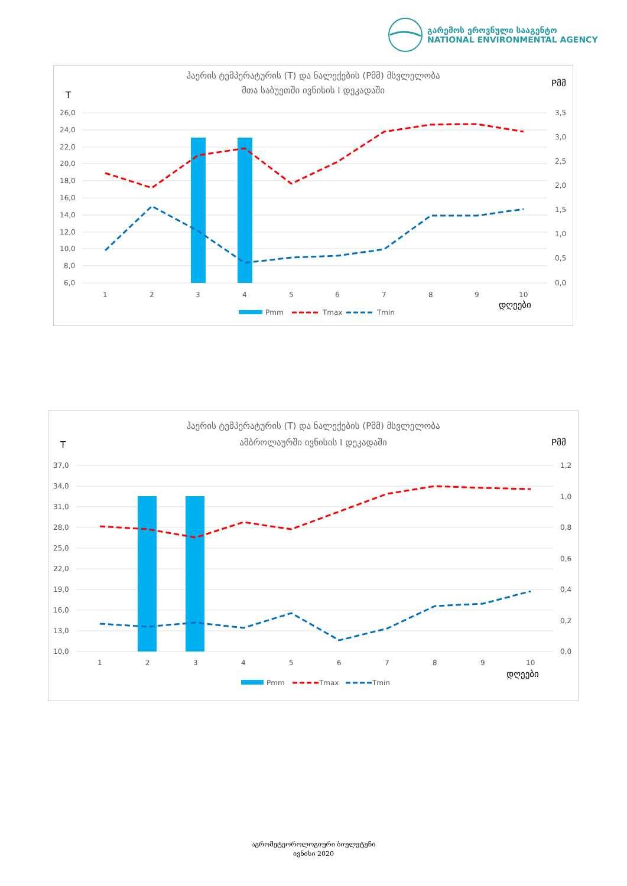გარემოს ეროვნული სააგენტო
NATIONAL ENVIRONMENTAL AGENCY
ჰაერის ტემპერატურის (T) და ნალექების (Pმმ) მსვლელობა
მთა საბუეთში ივნისის I დეკადაში
T
Pმმ
26,0
24,0
22,0
20,0
18,0
16,0
14,0
12,0
10,0
8,0
6,0
3,5
3,0
2,5
2,0
1,5
1,0
0,5
0,0
1
2
3
4
5
6
7
8
9
10
დღეები
Pmm
Tmax
Tmin
ჰაერის ტემპერატურის (T) და ნალექების (Pმმ) მსვლელობა
ამბროლაურში ივნისის I დეკადაში
T
Pმმ
37,0
34,0
31,0
28,0
25,0
22,0
19,0
16,0
13,0
10,0
1,2
1,0
0,8
0,6
0,4
0,2
0,0
1
2
3
4
5
6
7
8
9
10
დღეები
Pmm
Tmax
Tmin
აგრომეტეოროლოგიური ბიულეტენი
ივნისი 2020